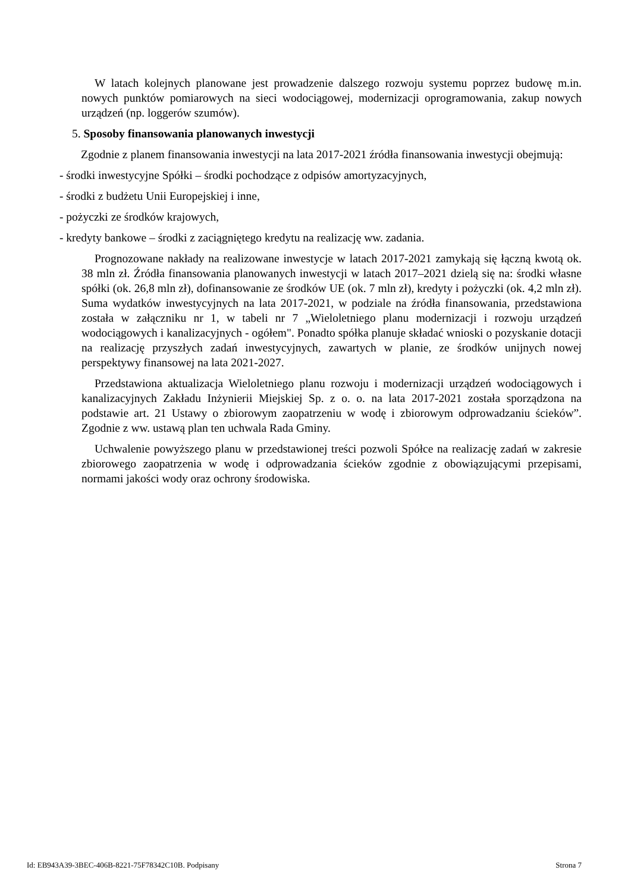W latach kolejnych planowane jest prowadzenie dalszego rozwoju systemu poprzez budowę m.in. nowych punktów pomiarowych na sieci wodociągowej, modernizacji oprogramowania, zakup nowych urządzeń (np. loggerów szumów).
5. Sposoby finansowania planowanych inwestycji
Zgodnie z planem finansowania inwestycji na lata 2017-2021 źródła finansowania inwestycji obejmują:
- środki inwestycyjne Spółki – środki pochodzące z odpisów amortyzacyjnych,
- środki z budżetu Unii Europejskiej i inne,
- pożyczki ze środków krajowych,
- kredyty bankowe – środki z zaciągniętego kredytu na realizację ww. zadania.
Prognozowane nakłady na realizowane inwestycje w latach 2017-2021 zamykają się łączną kwotą ok. 38 mln zł. Źródła finansowania planowanych inwestycji w latach 2017–2021 dzielą się na: środki własne spółki (ok. 26,8 mln zł), dofinansowanie ze środków UE (ok. 7 mln zł), kredyty i pożyczki (ok. 4,2 mln zł). Suma wydatków inwestycyjnych na lata 2017-2021, w podziale na źródła finansowania, przedstawiona została w załączniku nr 1, w tabeli nr 7 „Wieloletniego planu modernizacji i rozwoju urządzeń wodociągowych i kanalizacyjnych - ogółem". Ponadto spółka planuje składać wnioski o pozyskanie dotacji na realizację przyszłych zadań inwestycyjnych, zawartych w planie, ze środków unijnych nowej perspektywy finansowej na lata 2021-2027.
Przedstawiona aktualizacja Wieloletniego planu rozwoju i modernizacji urządzeń wodociągowych i kanalizacyjnych Zakładu Inżynierii Miejskiej Sp. z o. o. na lata 2017-2021 została sporządzona na podstawie art. 21 Ustawy o zbiorowym zaopatrzeniu w wodę i zbiorowym odprowadzaniu ścieków”. Zgodnie z ww. ustawą plan ten uchwala Rada Gminy.
Uchwalenie powyższego planu w przedstawionej treści pozwoli Spółce na realizację zadań w zakresie zbiorowego zaopatrzenia w wodę i odprowadzania ścieków zgodnie z obowiązującymi przepisami, normami jakości wody oraz ochrony środowiska.
Id: EB943A39-3BEC-406B-8221-75F78342C10B. Podpisany Strona 7